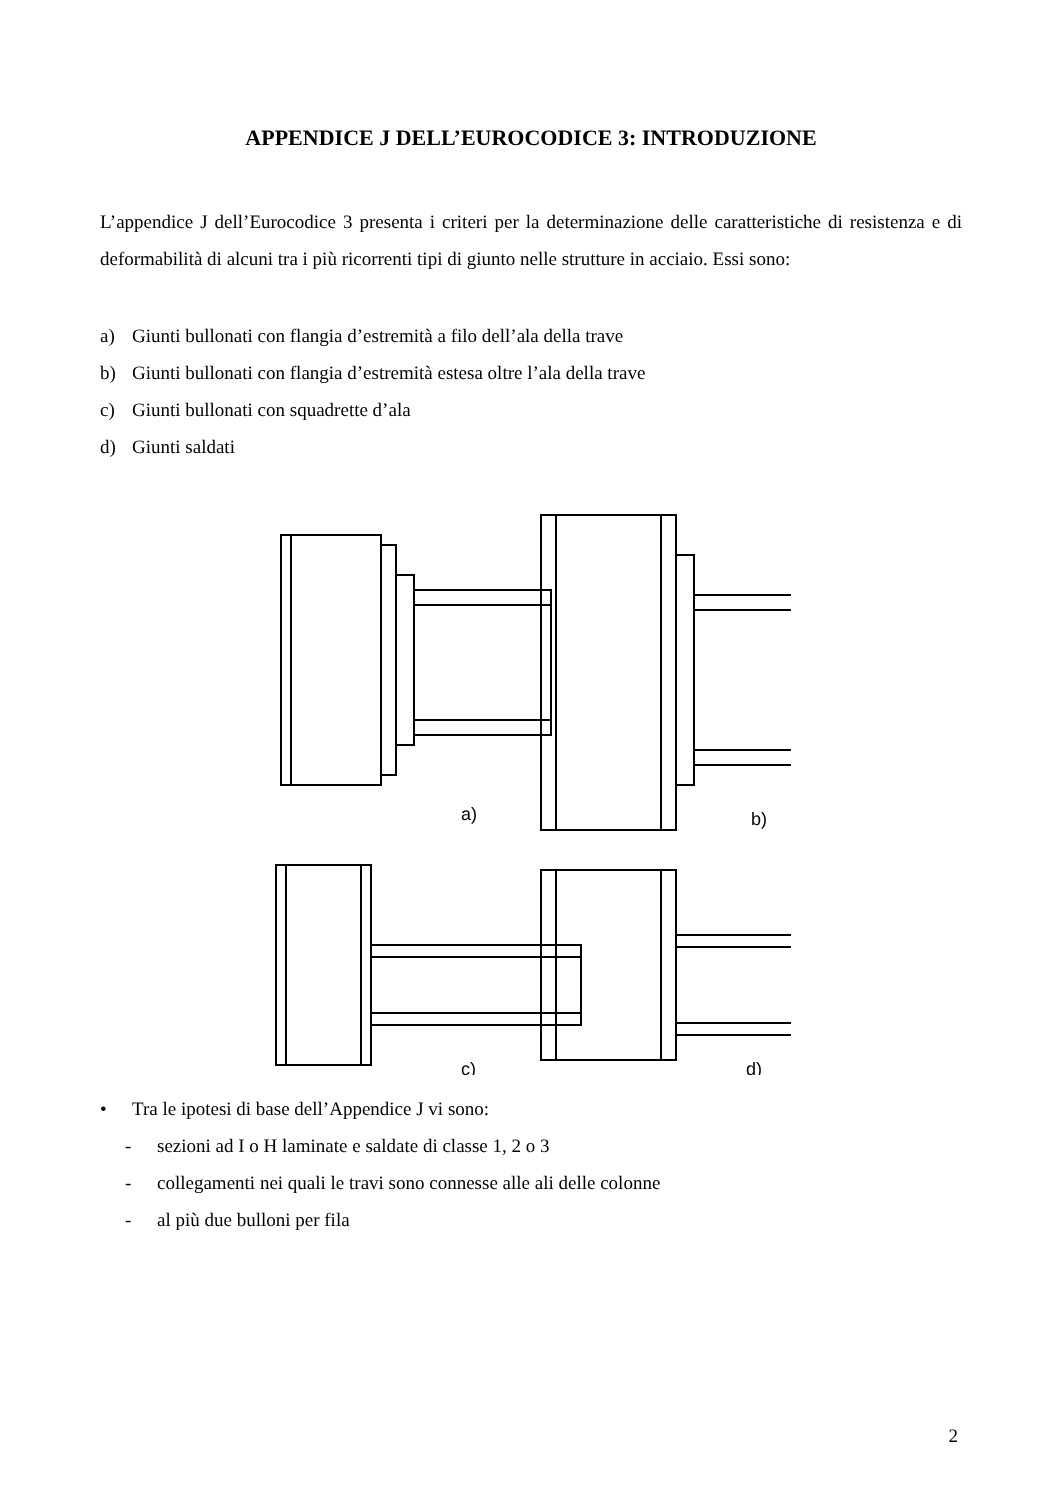APPENDICE J DELL’EUROCODICE 3: INTRODUZIONE
L’appendice J dell’Eurocodice 3 presenta i criteri per la determinazione delle caratteristiche di resistenza e di deformabilità di alcuni tra i più ricorrenti tipi di giunto nelle strutture in acciaio. Essi sono:
a) Giunti bullonati con flangia d’estremità a filo dell’ala della trave
b) Giunti bullonati con flangia d’estremità estesa oltre l’ala della trave
c) Giunti bullonati con squadrette d’ala
d) Giunti saldati
a)
b)
c)
d)
• Tra le ipotesi di base dell’Appendice J vi sono:
- sezioni ad I o H laminate e saldate di classe 1, 2 o 3
- collegamenti nei quali le travi sono connesse alle ali delle colonne
- al più due bulloni per fila
2